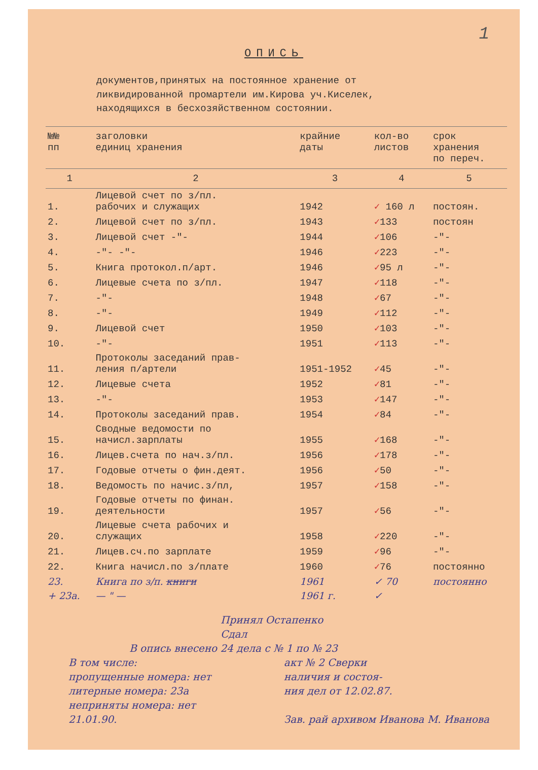1
ОПИСЬ
документов,принятых на постоянное хранение от
ликвидированной промартели им.Кирова уч.Киселек,
находящихся в бесхозяйственном состоянии.
| №№ пп | заголовки единиц хранения | крайние даты | кол-во листов | срок хранения по переч. |
| --- | --- | --- | --- | --- |
| 1 | 2 | 3 | 4 | 5 |
| 1. | Лицевой счет по з/пл. рабочих и служащих | 1942 | ✓ 160 л | постоян. |
| 2. | Лицевой счет по з/пл. | 1943 | ✓ 133 | постоян |
| 3. | Лицевой счет -"- | 1944 | ✓ 106 | -"- |
| 4. | -"- -"- | 1946 | ✓ 223 | -"- |
| 5. | Книга протокол.п/арт. | 1946 | ✓ 95 л | -"- |
| 6. | Лицевые счета по з/пл. | 1947 | ✓ 118 | -"- |
| 7. | -"- | 1948 | ✓ 67 | -"- |
| 8. | -"- | 1949 | ✓ 112 | -"- |
| 9. | Лицевой счет | 1950 | ✓ 103 | -"- |
| 10. | -"- | 1951 | ✓ 113 | -"- |
| 11. | Протоколы заседаний прав- ления п/артели | 1951-1952 | ✓ 45 | -"- |
| 12. | Лицевые счета | 1952 | ✓ 81 | -"- |
| 13. | -"- | 1953 | ✓ 147 | -"- |
| 14. | Протоколы заседаний прав. | 1954 | ✓ 84 | -"- |
| 15. | Сводные ведомости по начисл.зарплаты | 1955 | ✓ 168 | -"- |
| 16. | Лицев.счета по нач.з/пл. | 1956 | ✓ 178 | -"- |
| 17. | Годовые отчеты о фин.деят. | 1956 | ✓ 50 | -"- |
| 18. | Ведомость по начис.з/пл, | 1957 | ✓ 158 | -"- |
| 19. | Годовые отчеты по финан. деятельности | 1957 | ✓ 56 | -"- |
| 20. | Лицевые счета рабочих и служащих | 1958 | ✓ 220 | -"- |
| 21. | Лицев.сч.по зарплате | 1959 | ✓ 96 | -"- |
| 22. | Книга начисл.по з/плате | 1960 | ✓ 76 | постоянно |
| 23. | Книга по з/п. книги | 1961 | ✓ 70 | постоянно |
| + 23а. | — " — | 1961 г. | ✓ | |
Принял Остапенко
Сдал
В опись внесено 24 дела с № 1 по № 23
В том числе:
пропущенные номера: нет
литерные номера: 23а
неприняты номера: нет
21.01.90.
акт № 2 Сверки
наличия и состоя-
ния дел от 12.02.87.
Зав. рай архивом Иванова М. Иванова